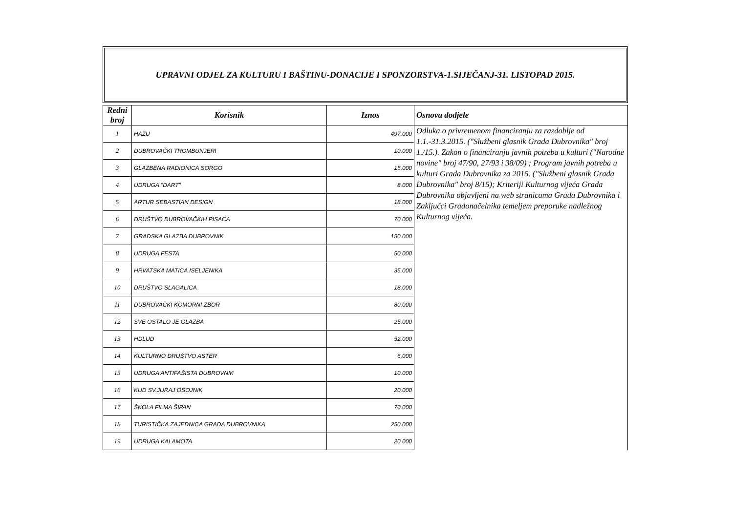UPRAVNI ODJEL ZA KULTURU I BAŠTINU-DONACIJE I SPONZORSTVA-1.SIJEČANJ-31. LISTOPAD 2015.
| Redni broj | Korisnik | Iznos | Osnova dodjele |
| --- | --- | --- | --- |
| 1 | HAZU | 497.000 | Odluka o privremenom financiranju za razdoblje od 1.1.-31.3.2015. ("Službeni glasnik Grada Dubrovnika" broj 1./15.). Zakon o financiranju javnih potreba u kulturi ("Narodne novine" broj 47/90, 27/93 i 38/09) ; Program javnih potreba u kulturi Grada Dubrovnika za 2015. ("Službeni glasnik Grada Dubrovnika" broj 8/15); Kriteriji Kulturnog vijeća Grada Dubrovnika objavljeni na web stranicama Grada Dubrovnika i Zaključci Gradonačelnika temeljem preporuke nadležnog Kulturnog vijeća. |
| 2 | DUBROVAČKI TROMBUNJERI | 10.000 | |
| 3 | GLAZBENA RADIONICA SORGO | 15.000 | |
| 4 | UDRUGA "DART" | 8.000 | |
| 5 | ARTUR SEBASTIAN DESIGN | 18.000 | |
| 6 | DRUŠTVO DUBROVAČKIH PISACA | 70.000 | |
| 7 | GRADSKA GLAZBA DUBROVNIK | 150.000 | |
| 8 | UDRUGA FESTA | 50.000 | |
| 9 | HRVATSKA MATICA ISELJENIKA | 35.000 | |
| 10 | DRUŠTVO SLAGALICA | 18.000 | |
| 11 | DUBROVAČKI KOMORNI ZBOR | 80.000 | |
| 12 | SVE OSTALO JE GLAZBA | 25.000 | |
| 13 | HDLUD | 52.000 | |
| 14 | KULTURNO DRUŠTVO ASTER | 6.000 | |
| 15 | UDRUGA ANTIFAŠISTA DUBROVNIK | 10.000 | |
| 16 | KUD SV.JURAJ OSOJNIK | 20.000 | |
| 17 | ŠKOLA FILMA ŠIPAN | 70.000 | |
| 18 | TURISTIČKA ZAJEDNICA GRADA DUBROVNIKA | 250.000 | |
| 19 | UDRUGA KALAMOTA | 20.000 | |